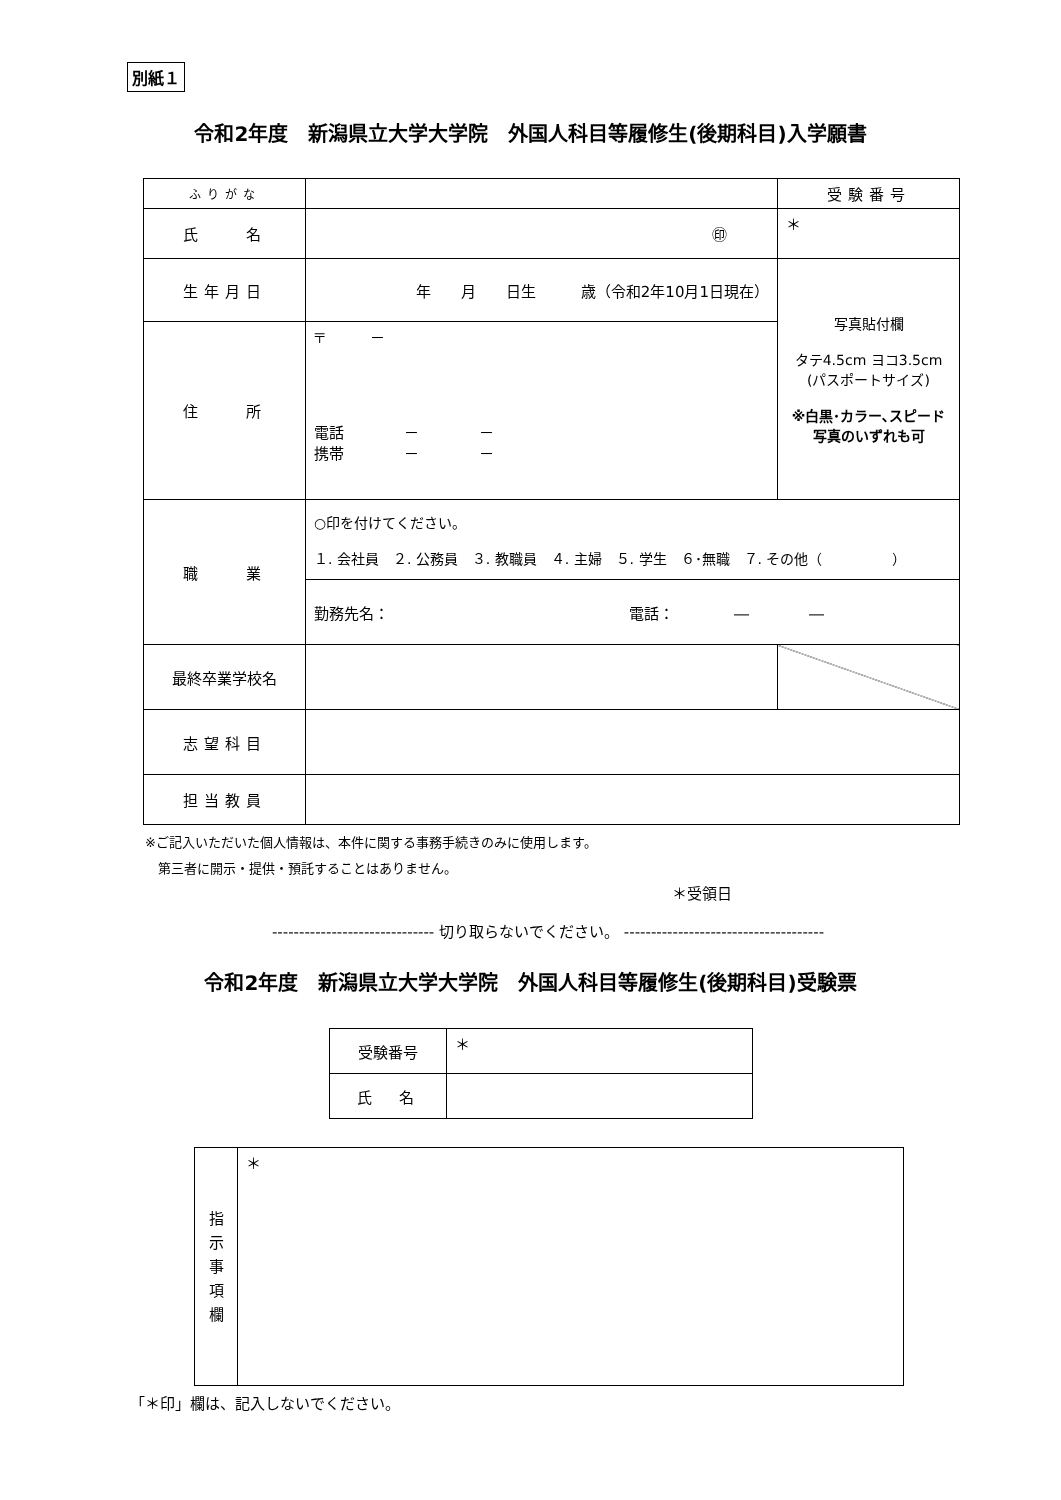別紙１
令和2年度　新潟県立大学大学院　外国人科目等履修生(後期科目)入学願書
| ふりがな | | 受験番号 |
| 氏 名 | ㊞ | ＊ |
| 生年月日 | 年 月 日生 歳（令和2年10月1日現在） | 写真貼付欄 タテ4.5cm ヨコ3.5cm (パスポートサイズ) ※白黒･カラー､スピード 写真のいずれも可 |
| 住 所 | 〒 － 電話 － － 携帯 － － | |
| 職 業 | ○印を付けてください。 １. 会社員 ２. 公務員 ３. 教職員 ４. 主婦 ５. 学生 ６･無職 ７. その他（ ） | |
| | 勤務先名： 電話： ― ― | |
| 最終卒業学校名 | | |
| 志望科目 | | |
| 担当教員 | | |
※ご記入いただいた個人情報は、本件に関する事務手続きのみに使用します。
　第三者に開示・提供・預託することはありません。
＊受領日
------------------------------ 切り取らないでください。 -------------------------------------
令和2年度　新潟県立大学大学院　外国人科目等履修生(後期科目)受験票
| 受験番号 | ＊ |
| 氏 名 | |
| 指 示 事 項 欄 | ＊ |
「＊印」欄は、記入しないでください。